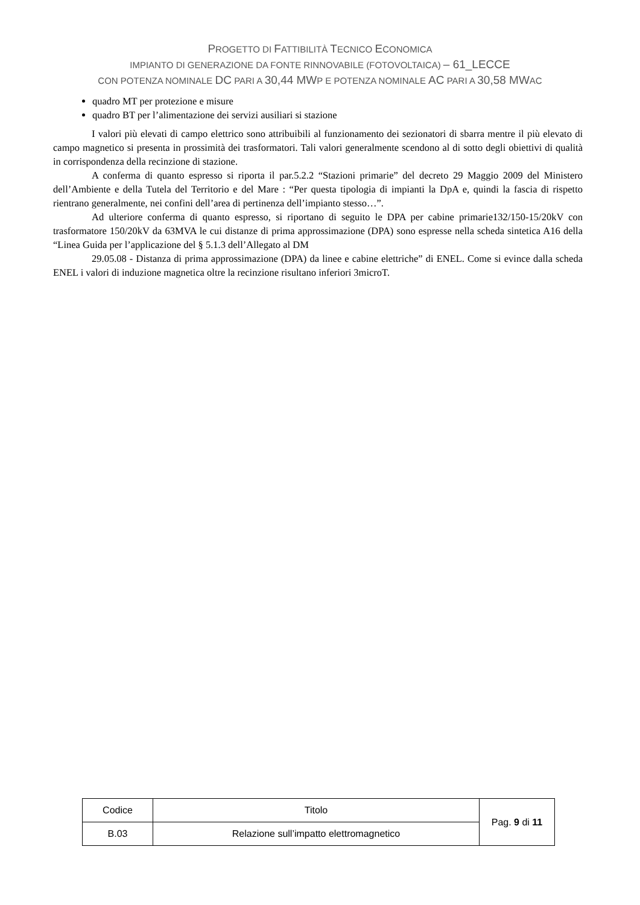PROGETTO DI FATTIBILITÀ TECNICO ECONOMICA
IMPIANTO DI GENERAZIONE DA FONTE RINNOVABILE (FOTOVOLTAICA) – 61_LECCE
CON POTENZA NOMINALE DC PARI A 30,44 MWP E POTENZA NOMINALE AC PARI A 30,58 MWAC
quadro MT per protezione e misure
quadro BT per l’alimentazione dei servizi ausiliari si stazione
I valori più elevati di campo elettrico sono attribuibili al funzionamento dei sezionatori di sbarra mentre il più elevato di campo magnetico si presenta in prossimità dei trasformatori. Tali valori generalmente scendono al di sotto degli obiettivi di qualità in corrispondenza della recinzione di stazione.
A conferma di quanto espresso si riporta il par.5.2.2 “Stazioni primarie” del decreto 29 Maggio 2009 del Ministero dell’Ambiente e della Tutela del Territorio e del Mare : “Per questa tipologia di impianti la DpA e, quindi la fascia di rispetto rientrano generalmente, nei confini dell’area di pertinenza dell’impianto stesso…”.
Ad ulteriore conferma di quanto espresso, si riportano di seguito le DPA per cabine primarie132/150-15/20kV con trasformatore 150/20kV da 63MVA le cui distanze di prima approssimazione (DPA) sono espresse nella scheda sintetica A16 della “Linea Guida per l’applicazione del § 5.1.3 dell’Allegato al DM
29.05.08 - Distanza di prima approssimazione (DPA) da linee e cabine elettriche” di ENEL. Come si evince dalla scheda ENEL i valori di induzione magnetica oltre la recinzione risultano inferiori 3microT.
| Codice | Titolo | Pag. 9 di 11 |
| B.03 | Relazione sull’impatto elettromagnetico | |